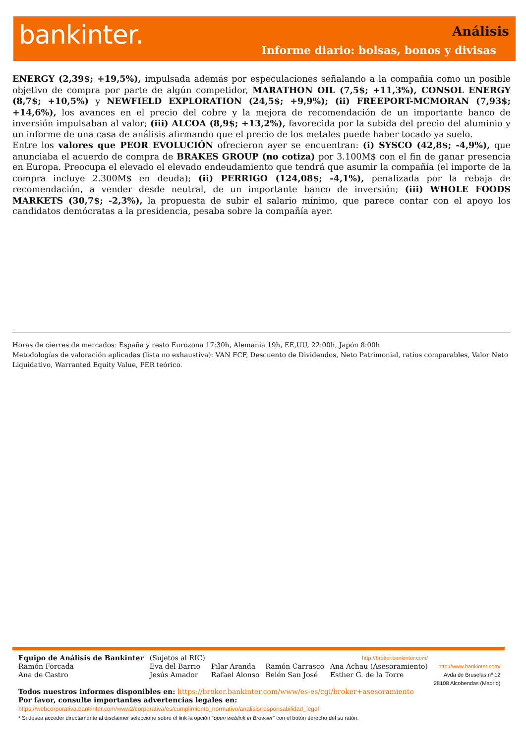bankinter. Análisis
Informe diario: bolsas, bonos y divisas
ENERGY (2,39$; +19,5%), impulsada además por especulaciones señalando a la compañía como un posible objetivo de compra por parte de algún competidor, MARATHON OIL (7,5$; +11,3%), CONSOL ENERGY (8,7$; +10,5%) y NEWFIELD EXPLORATION (24,5$; +9,9%); (ii) FREEPORT-MCMORAN (7,93$; +14,6%), los avances en el precio del cobre y la mejora de recomendación de un importante banco de inversión impulsaban al valor; (iii) ALCOA (8,9$; +13,2%), favorecida por la subida del precio del aluminio y un informe de una casa de análisis afirmando que el precio de los metales puede haber tocado ya suelo.
Entre los valores que PEOR EVOLUCIÓN ofrecieron ayer se encuentran: (i) SYSCO (42,8$; -4,9%), que anunciaba el acuerdo de compra de BRAKES GROUP (no cotiza) por 3.100M$ con el fin de ganar presencia en Europa. Preocupa el elevado el elevado endeudamiento que tendrá que asumir la compañía (el importe de la compra incluye 2.300M$ en deuda); (ii) PERRIGO (124,08$; -4,1%), penalizada por la rebaja de recomendación, a vender desde neutral, de un importante banco de inversión; (iii) WHOLE FOODS MARKETS (30,7$; -2,3%), la propuesta de subir el salario mínimo, que parece contar con el apoyo los candidatos demócratas a la presidencia, pesaba sobre la compañía ayer.
Horas de cierres de mercados: España y resto Eurozona 17:30h, Alemania 19h, EE,UU, 22:00h, Japón 8:00h
Metodologías de valoración aplicadas (lista no exhaustiva): VAN FCF, Descuento de Dividendos, Neto Patrimonial, ratios comparables, Valor Neto Liquidativo, Warranted Equity Value, PER teórico.
| Equipo de Análisis de Bankinter | (Sujetos al RIC) | | | http://broker.bankinter.com/ | |
| Ramón Forcada Ana de Castro | Eva del Barrio Jesús Amador | Pilar Aranda Rafael Alonso | Ramón Carrasco Belén San José | Ana Achau (Asesoramiento) Esther G. de la Torre | http://www.bankinter.com/ Avda de Bruselas,nº 12 28108 Alcobendas (Madrid) |
Todos nuestros informes disponibles en: https://broker.bankinter.com/www/es-es/cgi/broker+asesoramiento
Por favor, consulte importantes advertencias legales en:
https://webcorporativa.bankinter.com/www2/corporativa/es/cumplimiento_normativo/analisis/responsabilidad_legal
* Si desea acceder directamente al disclaimer seleccione sobre el link la opción "open weblink in Browser" con el botón derecho del su ratón.